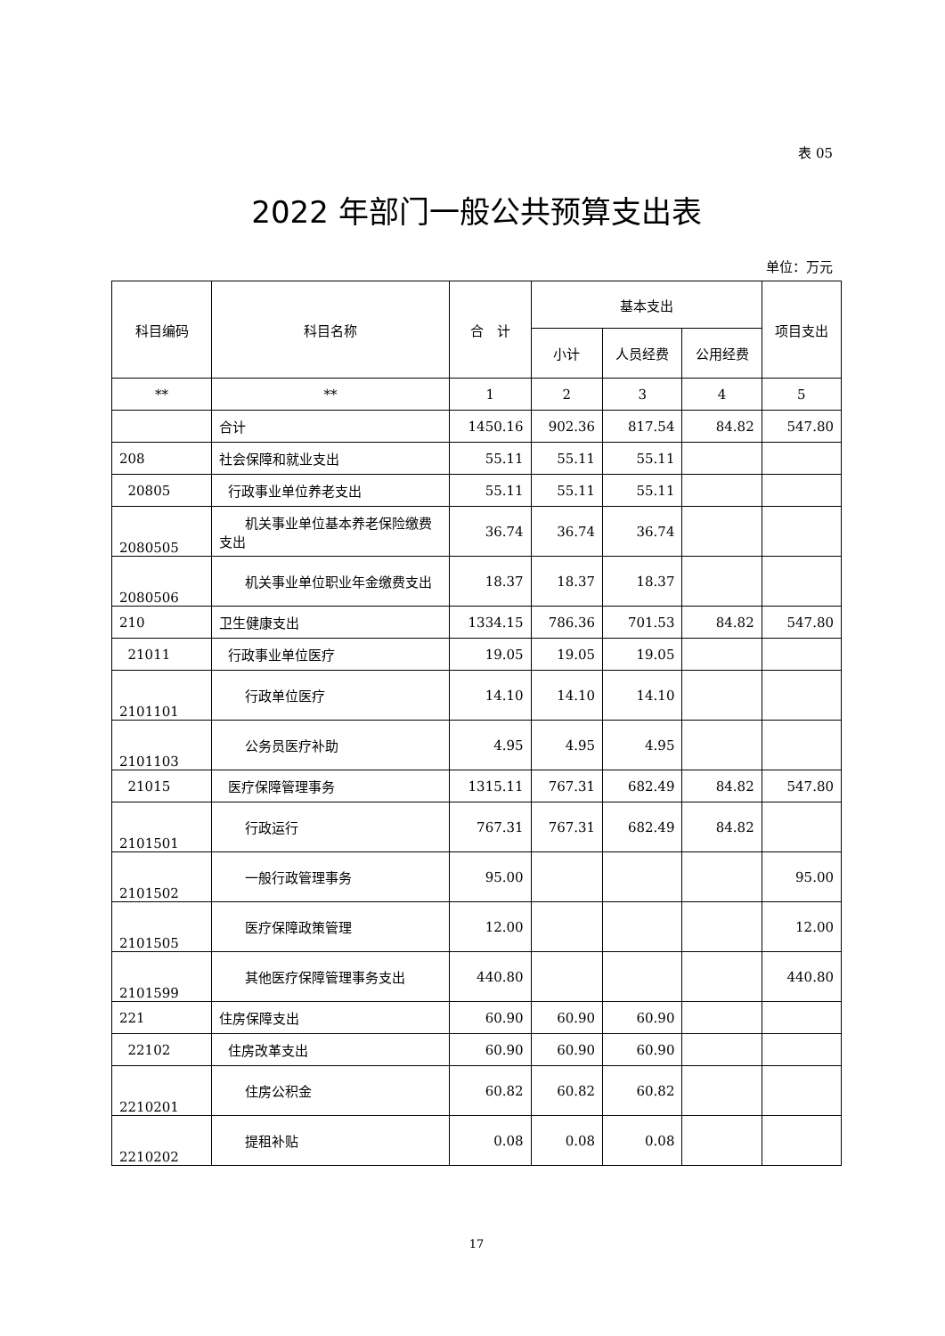表 05
2022 年部门一般公共预算支出表
单位：万元
| 科目编码 | 科目名称 | 合 计 | 基本支出 | | | 项目支出 |
| --- | --- | --- | --- | --- | --- | --- |
| | | | 小计 | 人员经费 | 公用经费 | |
| ** | ** | 1 | 2 | 3 | 4 | 5 |
| | 合计 | 1450.16 | 902.36 | 817.54 | 84.82 | 547.80 |
| 208 | 社会保障和就业支出 | 55.11 | 55.11 | 55.11 | | |
| 20805 | 行政事业单位养老支出 | 55.11 | 55.11 | 55.11 | | |
| 2080505 | 机关事业单位基本养老保险缴费支出 | 36.74 | 36.74 | 36.74 | | |
| 2080506 | 机关事业单位职业年金缴费支出 | 18.37 | 18.37 | 18.37 | | |
| 210 | 卫生健康支出 | 1334.15 | 786.36 | 701.53 | 84.82 | 547.80 |
| 21011 | 行政事业单位医疗 | 19.05 | 19.05 | 19.05 | | |
| 2101101 | 行政单位医疗 | 14.10 | 14.10 | 14.10 | | |
| 2101103 | 公务员医疗补助 | 4.95 | 4.95 | 4.95 | | |
| 21015 | 医疗保障管理事务 | 1315.11 | 767.31 | 682.49 | 84.82 | 547.80 |
| 2101501 | 行政运行 | 767.31 | 767.31 | 682.49 | 84.82 | |
| 2101502 | 一般行政管理事务 | 95.00 | | | | 95.00 |
| 2101505 | 医疗保障政策管理 | 12.00 | | | | 12.00 |
| 2101599 | 其他医疗保障管理事务支出 | 440.80 | | | | 440.80 |
| 221 | 住房保障支出 | 60.90 | 60.90 | 60.90 | | |
| 22102 | 住房改革支出 | 60.90 | 60.90 | 60.90 | | |
| 2210201 | 住房公积金 | 60.82 | 60.82 | 60.82 | | |
| 2210202 | 提租补贴 | 0.08 | 0.08 | 0.08 | | |
17